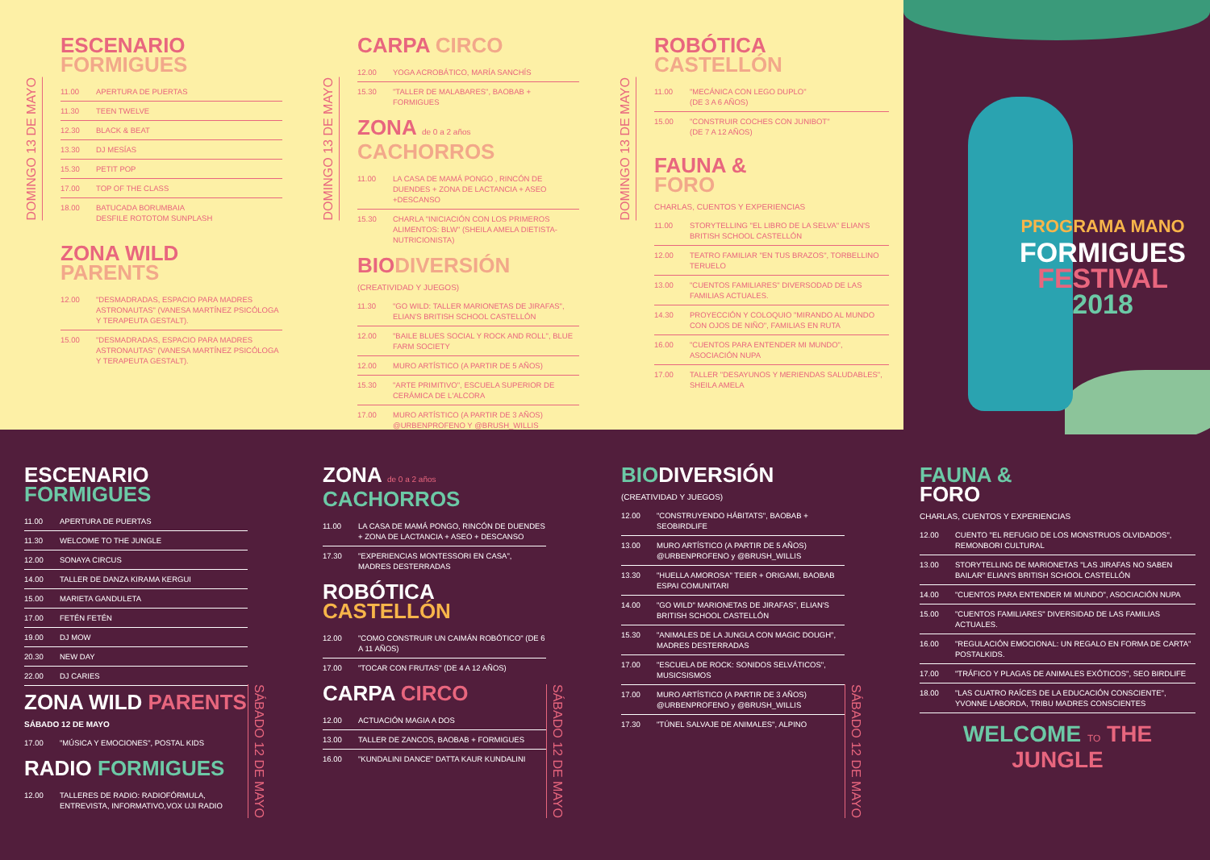DOMINGO 13 DE MAYO
ESCENARIO
FORMIGUES
11.00 APERTURA DE PUERTAS
11.30 TEEN TWELVE
12.30 BLACK & BEAT
13.30 DJ MESÍAS
15.30 PETIT POP
17.00 TOP OF THE CLASS
18.00 BATUCADA BORUMBAIA
DESFILE ROTOTOM SUNPLASH
ZONA WILD
PARENTS
12.00 "DESMADRADAS, ESPACIO PARA MADRES ASTRONAUTAS" (VANESA MARTÍNEZ PSICÓLOGA Y TERAPEUTA GESTALT).
15.00 "DESMADRADAS, ESPACIO PARA MADRES ASTRONAUTAS" (VANESA MARTÍNEZ PSICÓLOGA Y TERAPEUTA GESTALT).
DOMINGO 13 DE MAYO
CARPA CIRCO
12.00 YOGA ACROBÁTICO, MARÍA SANCHÍS
15.30 "TALLER DE MALABARES", BAOBAB + FORMIGUES
ZONA de 0 a 2 años
CACHORROS
11.00 LA CASA DE MAMÁ PONGO , RINCÓN DE DUENDES + ZONA DE LACTANCIA + ASEO +DESCANSO
15.30 CHARLA "INICIACIÓN CON LOS PRIMEROS ALIMENTOS: BLW" (SHEILA AMELA DIETISTA-NUTRICIONISTA)
BIODIVERSIÓN
(CREATIVIDAD Y JUEGOS)
11.30 "GO WILD: TALLER MARIONETAS DE JIRAFAS", ELIAN'S BRITISH SCHOOL CASTELLÓN
12.00 "BAILE BLUES SOCIAL Y ROCK AND ROLL", BLUE FARM SOCIETY
12.00 MURO ARTÍSTICO (A PARTIR DE 5 AÑOS)
15.30 "ARTE PRIMITIVO", ESCUELA SUPERIOR DE CERÁMICA DE L'ALCORA
17.00 MURO ARTÍSTICO (A PARTIR DE 3 AÑOS) @URBENPROFENO Y @BRUSH_WILLIS
DOMINGO 13 DE MAYO
ROBÓTICA
CASTELLÓN
11.00 "MECÁNICA CON LEGO DUPLO"
(DE 3 A 6 AÑOS)
15.00 "CONSTRUIR COCHES CON JUNIBOT"
(DE 7 A 12 AÑOS)
FAUNA &
FORO
CHARLAS, CUENTOS Y EXPERIENCIAS
11.00 STORYTELLING "EL LIBRO DE LA SELVA" ELIAN'S BRITISH SCHOOL CASTELLÓN
12.00 TEATRO FAMILIAR "EN TUS BRAZOS", TORBELLINO TERUELO
13.00 "CUENTOS FAMILIARES" DIVERSODAD DE LAS FAMILIAS ACTUALES.
14.30 PROYECCIÓN Y COLOQUIO "MIRANDO AL MUNDO CON OJOS DE NIÑO", FAMILIAS EN RUTA
16.00 "CUENTOS PARA ENTENDER MI MUNDO", ASOCIACIÓN NUPA
17.00 TALLER "DESAYUNOS Y MERIENDAS SALUDABLES", SHEILA AMELA
PROGRAMA MANO
FORMIGUES
FESTIVAL
2018
ESCENARIO
FORMIGUES
11.00 APERTURA DE PUERTAS
11.30 WELCOME TO THE JUNGLE
12.00 SONAYA CIRCUS
14.00 TALLER DE DANZA KIRAMA KERGUI
15.00 MARIETA GANDULETA
17.00 FETÉN FETÉN
19.00 DJ MOW
20.30 NEW DAY
22.00 DJ CARIES
ZONA WILD PARENTS
SÁBADO 12 DE MAYO
17.00 "MÚSICA Y EMOCIONES", POSTAL KIDS
RADIO FORMIGUES
12.00 TALLERES DE RADIO: RADIOFÓRMULA, ENTREVISTA, INFORMATIVO,VOX UJI RADIO
SÁBADO 12 DE MAYO
ZONA de 0 a 2 años
CACHORROS
11.00 LA CASA DE MAMÁ PONGO, RINCÓN DE DUENDES + ZONA DE LACTANCIA + ASEO + DESCANSO
17.30 "EXPERIENCIAS MONTESSORI EN CASA", MADRES DESTERRADAS
ROBÓTICA
CASTELLÓN
12.00 "COMO CONSTRUIR UN CAIMÁN ROBÓTICO" (DE 6 A 11 AÑOS)
17.00 "TOCAR CON FRUTAS" (DE 4 A 12 AÑOS)
CARPA CIRCO
12.00 ACTUACIÓN MAGIA A DOS
13.00 TALLER DE ZANCOS, BAOBAB + FORMIGUES
16.00 "KUNDALINI DANCE" DATTA KAUR KUNDALINI
SÁBADO 12 DE MAYO
BIODIVERSIÓN
(CREATIVIDAD Y JUEGOS)
12.00 "CONSTRUYENDO HÁBITATS", BAOBAB + SEOBIRDLIFE
13.00 MURO ARTÍSTICO (A PARTIR DE 5 AÑOS) @URBENPROFENO y @BRUSH_WILLIS
13.30 "HUELLA AMOROSA" TEIER + ORIGAMI, BAOBAB ESPAI COMUNITARI
14.00 "GO WILD" MARIONETAS DE JIRAFAS", ELIAN'S BRITISH SCHOOL CASTELLÓN
15.30 "ANIMALES DE LA JUNGLA CON MAGIC DOUGH", MADRES DESTERRADAS
17.00 "ESCUELA DE ROCK: SONIDOS SELVÁTICOS", MUSICSISMOS
17.00 MURO ARTÍSTICO (A PARTIR DE 3 AÑOS) @URBENPROFENO y @BRUSH_WILLIS
17.30 "TÚNEL SALVAJE DE ANIMALES", ALPINO
SÁBADO 12 DE MAYO
FAUNA &
FORO
CHARLAS, CUENTOS Y EXPERIENCIAS
12.00 CUENTO "EL REFUGIO DE LOS MONSTRUOS OLVIDADOS", REMONBORI CULTURAL
13.00 STORYTELLING DE MARIONETAS "LAS JIRAFAS NO SABEN BAILAR" ELIAN'S BRITISH SCHOOL CASTELLÓN
14.00 "CUENTOS PARA ENTENDER MI MUNDO", ASOCIACIÓN NUPA
15.00 "CUENTOS FAMILIARES" DIVERSIDAD DE LAS FAMILIAS ACTUALES.
16.00 "REGULACIÓN EMOCIONAL: UN REGALO EN FORMA DE CARTA" POSTALKIDS.
17.00 "TRÁFICO Y PLAGAS DE ANIMALES EXÓTICOS", SEO BIRDLIFE
18.00 "LAS CUATRO RAÍCES DE LA EDUCACIÓN CONSCIENTE", YVONNE LABORDA, TRIBU MADRES CONSCIENTES
WELCOME TO THE JUNGLE